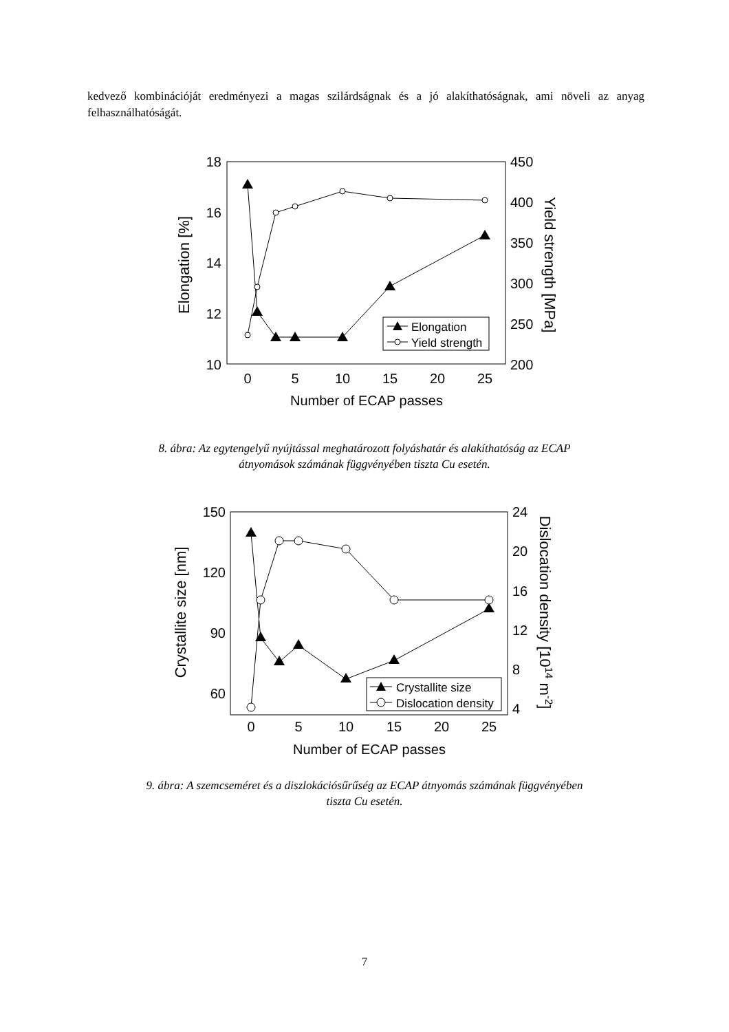kedvező kombinációját eredményezi a magas szilárdságnak és a jó alakíthatóságnak, ami növeli az anyag felhasználhatóságát.
18
16
14
12
10
450
400
350
300
250
200
0
5
10
15
20
25
Number of ECAP passes
Elongation [%]
Yield strength [MPa]
Elongation
Yield strength
8. ábra: Az egytengelyű nyújtással meghatározott folyáshatár és alakíthatóság az ECAP
átnyomások számának függvényében tiszta Cu esetén.
150
120
90
60
24
20
16
12
8
4
0
5
10
15
20
25
Number of ECAP passes
Crystallite size [nm]
Dislocation density [1014 m-2]
Crystallite size
Dislocation density
9. ábra: A szemcseméret és a diszlokációsűrűség az ECAP átnyomás számának függvényében
tiszta Cu esetén.
7